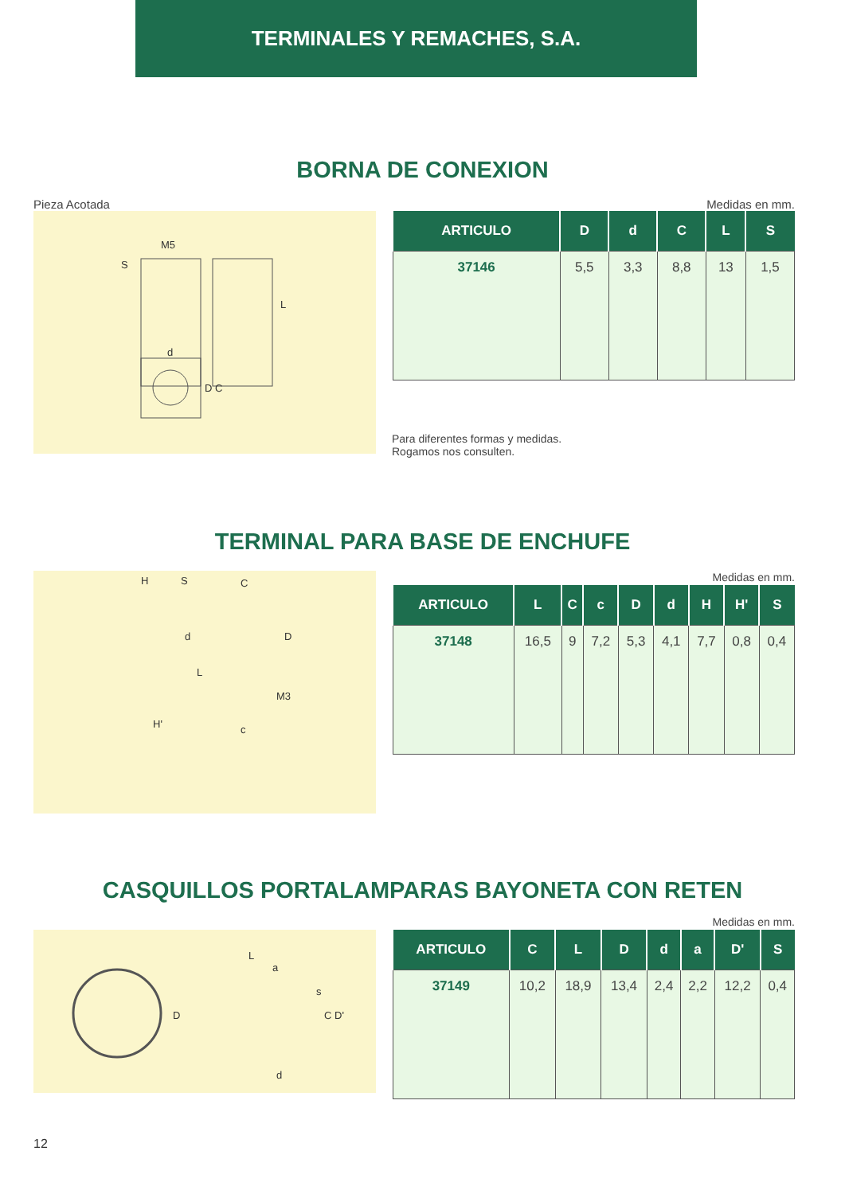TERMINALES Y REMACHES, S.A.
BORNA DE CONEXION
Pieza Acotada Medidas en mm.
M5
S
L
d
D C
| ARTICULO | D | d | C | L | S |
| --- | --- | --- | --- | --- | --- |
| 37146 | 5,5 | 3,3 | 8,8 | 13 | 1,5 |
Para diferentes formas y medidas.
Rogamos nos consulten.
TERMINAL PARA BASE DE ENCHUFE
H S C
d D
L
M3
H' c
Medidas en mm.
| ARTICULO | L | C | c | D | d | H | H' | S |
| --- | --- | --- | --- | --- | --- | --- | --- | --- |
| 37148 | 16,5 | 9 | 7,2 | 5,3 | 4,1 | 7,7 | 0,8 | 0,4 |
CASQUILLOS PORTALAMPARAS BAYONETA CON RETEN
L
a
s
D C D'
d
Medidas en mm.
| ARTICULO | C | L | D | d | a | D' | S |
| --- | --- | --- | --- | --- | --- | --- | --- |
| 37149 | 10,2 | 18,9 | 13,4 | 2,4 | 2,2 | 12,2 | 0,4 |
12